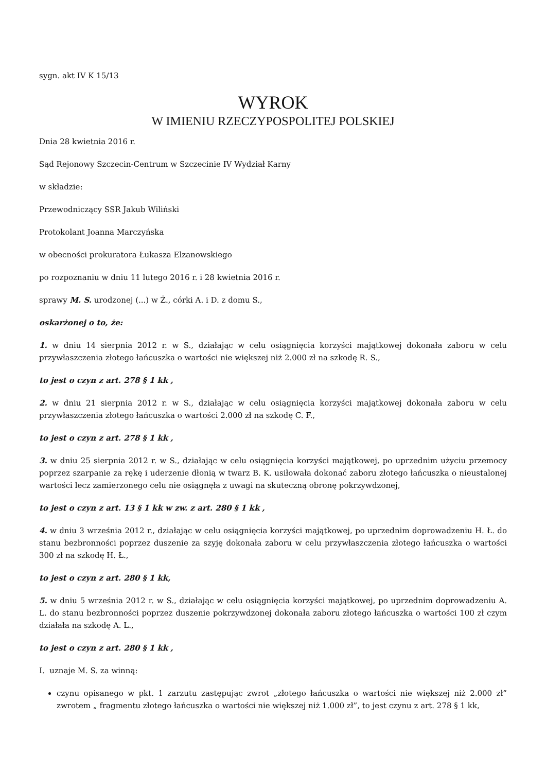sygn. akt IV K 15/13
WYROK
W IMIENIU RZECZYPOSPOLITEJ POLSKIEJ
Dnia 28 kwietnia 2016 r.
Sąd Rejonowy Szczecin-Centrum w Szczecinie IV Wydział Karny
w składzie:
Przewodniczący SSR Jakub Wiliński
Protokolant Joanna Marczyńska
w obecności prokuratora Łukasza Elzanowskiego
po rozpoznaniu w dniu 11 lutego 2016 r. i 28 kwietnia 2016 r.
sprawy M. S. urodzonej (...) w Ż., córki A. i D. z domu S.,
oskarżonej o to, że:
1. w dniu 14 sierpnia 2012 r. w S., działając w celu osiągnięcia korzyści majątkowej dokonała zaboru w celu przywłaszczenia złotego łańcuszka o wartości nie większej niż 2.000 zł na szkodę R. S.,
to jest o czyn z art. 278 § 1 kk ,
2. w dniu 21 sierpnia 2012 r. w S., działając w celu osiągnięcia korzyści majątkowej dokonała zaboru w celu przywłaszczenia złotego łańcuszka o wartości 2.000 zł na szkodę C. F.,
to jest o czyn z art. 278 § 1 kk ,
3. w dniu 25 sierpnia 2012 r. w S., działając w celu osiągnięcia korzyści majątkowej, po uprzednim użyciu przemocy poprzez szarpanie za rękę i uderzenie dłonią w twarz B. K. usiłowała dokonać zaboru złotego łańcuszka o nieustalonej wartości lecz zamierzonego celu nie osiągnęła z uwagi na skuteczną obronę pokrzywdzonej,
to jest o czyn z art. 13 § 1 kk w zw. z art. 280 § 1 kk ,
4. w dniu 3 września 2012 r., działając w celu osiągnięcia korzyści majątkowej, po uprzednim doprowadzeniu H. Ł. do stanu bezbronności poprzez duszenie za szyję dokonała zaboru w celu przywłaszczenia złotego łańcuszka o wartości 300 zł na szkodę H. Ł.,
to jest o czyn z art. 280 § 1 kk,
5. w dniu 5 września 2012 r. w S., działając w celu osiągnięcia korzyści majątkowej, po uprzednim doprowadzeniu A. L. do stanu bezbronności poprzez duszenie pokrzywdzonej dokonała zaboru złotego łańcuszka o wartości 100 zł czym działała na szkodę A. L.,
to jest o czyn z art. 280 § 1 kk ,
I. uznaje M. S. za winną:
czynu opisanego w pkt. 1 zarzutu zastępując zwrot „złotego łańcuszka o wartości nie większej niż 2.000 zł” zwrotem „ fragmentu złotego łańcuszka o wartości nie większej niż 1.000 zł”, to jest czynu z art. 278 § 1 kk,